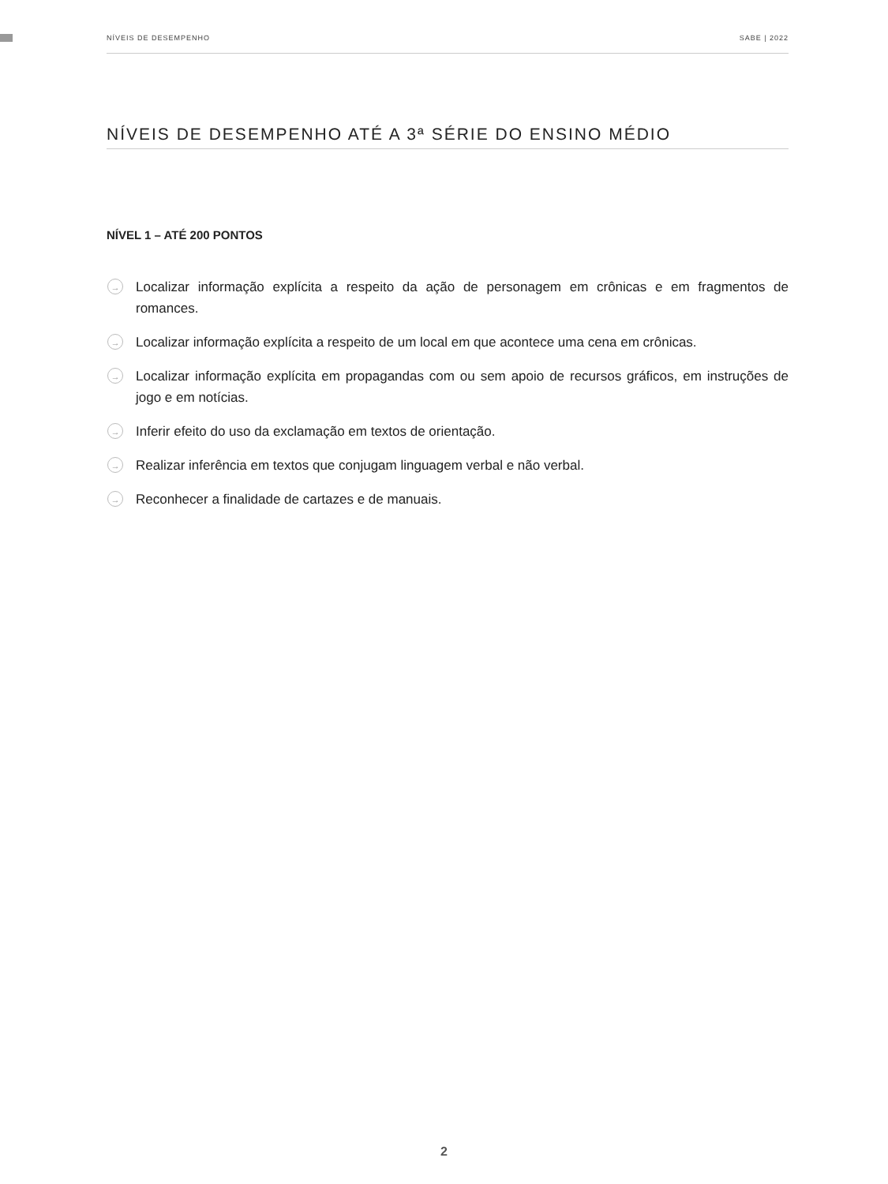NÍVEIS DE DESEMPENHO SABE | 2022
NÍVEIS DE DESEMPENHO ATÉ A 3ª SÉRIE DO ENSINO MÉDIO
NÍVEL 1 – ATÉ 200 PONTOS
→ Localizar informação explícita a respeito da ação de personagem em crônicas e em fragmentos de romances.
→ Localizar informação explícita a respeito de um local em que acontece uma cena em crônicas.
→ Localizar informação explícita em propagandas com ou sem apoio de recursos gráficos, em instruções de jogo e em notícias.
→ Inferir efeito do uso da exclamação em textos de orientação.
→ Realizar inferência em textos que conjugam linguagem verbal e não verbal.
→ Reconhecer a finalidade de cartazes e de manuais.
2